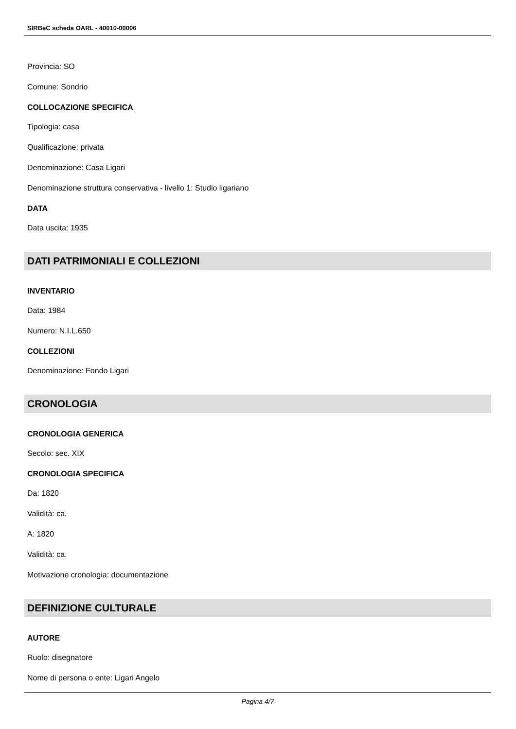SIRBeC scheda OARL - 40010-00006
Provincia: SO
Comune: Sondrio
COLLOCAZIONE SPECIFICA
Tipologia: casa
Qualificazione: privata
Denominazione: Casa Ligari
Denominazione struttura conservativa - livello 1: Studio ligariano
DATA
Data uscita: 1935
DATI PATRIMONIALI E COLLEZIONI
INVENTARIO
Data: 1984
Numero: N.I.L.650
COLLEZIONI
Denominazione: Fondo Ligari
CRONOLOGIA
CRONOLOGIA GENERICA
Secolo: sec. XIX
CRONOLOGIA SPECIFICA
Da: 1820
Validità: ca.
A: 1820
Validità: ca.
Motivazione cronologia: documentazione
DEFINIZIONE CULTURALE
AUTORE
Ruolo: disegnatore
Nome di persona o ente: Ligari Angelo
Pagina 4/7